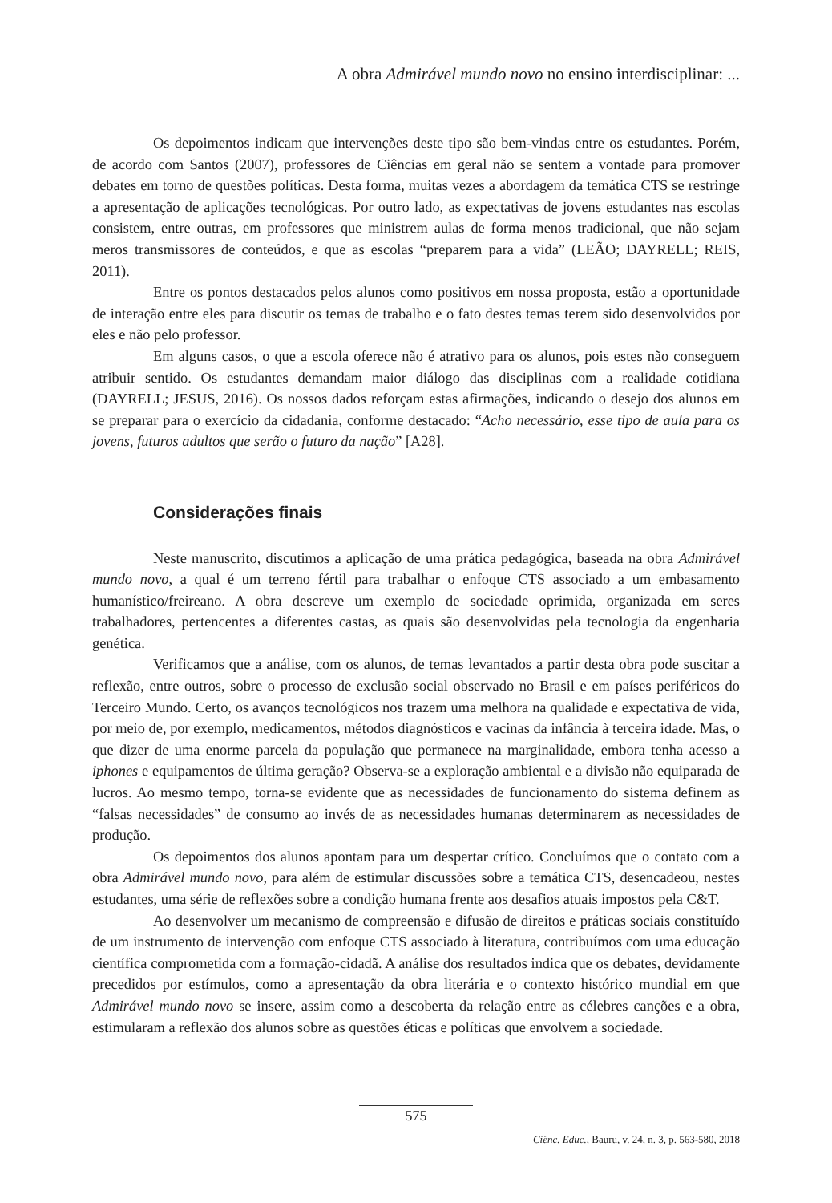A obra Admirável mundo novo no ensino interdisciplinar: ...
Os depoimentos indicam que intervenções deste tipo são bem-vindas entre os estudantes. Porém, de acordo com Santos (2007), professores de Ciências em geral não se sentem a vontade para promover debates em torno de questões políticas. Desta forma, muitas vezes a abordagem da temática CTS se restringe a apresentação de aplicações tecnológicas. Por outro lado, as expectativas de jovens estudantes nas escolas consistem, entre outras, em professores que ministrem aulas de forma menos tradicional, que não sejam meros transmissores de conteúdos, e que as escolas “preparem para a vida” (LEÃO; DAYRELL; REIS, 2011).
Entre os pontos destacados pelos alunos como positivos em nossa proposta, estão a oportunidade de interação entre eles para discutir os temas de trabalho e o fato destes temas terem sido desenvolvidos por eles e não pelo professor.
Em alguns casos, o que a escola oferece não é atrativo para os alunos, pois estes não conseguem atribuir sentido. Os estudantes demandam maior diálogo das disciplinas com a realidade cotidiana (DAYRELL; JESUS, 2016). Os nossos dados reforçam estas afirmações, indicando o desejo dos alunos em se preparar para o exercício da cidadania, conforme destacado: “Acho necessário, esse tipo de aula para os jovens, futuros adultos que serão o futuro da nação” [A28].
Considerações finais
Neste manuscrito, discutimos a aplicação de uma prática pedagógica, baseada na obra Admirável mundo novo, a qual é um terreno fértil para trabalhar o enfoque CTS associado a um embasamento humanístico/freireano. A obra descreve um exemplo de sociedade oprimida, organizada em seres trabalhadores, pertencentes a diferentes castas, as quais são desenvolvidas pela tecnologia da engenharia genética.
Verificamos que a análise, com os alunos, de temas levantados a partir desta obra pode suscitar a reflexão, entre outros, sobre o processo de exclusão social observado no Brasil e em países periféricos do Terceiro Mundo. Certo, os avanços tecnológicos nos trazem uma melhora na qualidade e expectativa de vida, por meio de, por exemplo, medicamentos, métodos diagnósticos e vacinas da infância à terceira idade. Mas, o que dizer de uma enorme parcela da população que permanece na marginalidade, embora tenha acesso a iphones e equipamentos de última geração? Observa-se a exploração ambiental e a divisão não equiparada de lucros. Ao mesmo tempo, torna-se evidente que as necessidades de funcionamento do sistema definem as “falsas necessidades” de consumo ao invés de as necessidades humanas determinarem as necessidades de produção.
Os depoimentos dos alunos apontam para um despertar crítico. Concluímos que o contato com a obra Admirável mundo novo, para além de estimular discussões sobre a temática CTS, desencadeou, nestes estudantes, uma série de reflexões sobre a condição humana frente aos desafios atuais impostos pela C&T.
Ao desenvolver um mecanismo de compreensão e difusão de direitos e práticas sociais constituído de um instrumento de intervenção com enfoque CTS associado à literatura, contribuímos com uma educação científica comprometida com a formação-cidadã. A análise dos resultados indica que os debates, devidamente precedidos por estímulos, como a apresentação da obra literária e o contexto histórico mundial em que Admirável mundo novo se insere, assim como a descoberta da relação entre as célebres canções e a obra, estimularam a reflexão dos alunos sobre as questões éticas e políticas que envolvem a sociedade.
575
Ciênc. Educ., Bauru, v. 24, n. 3, p. 563-580, 2018